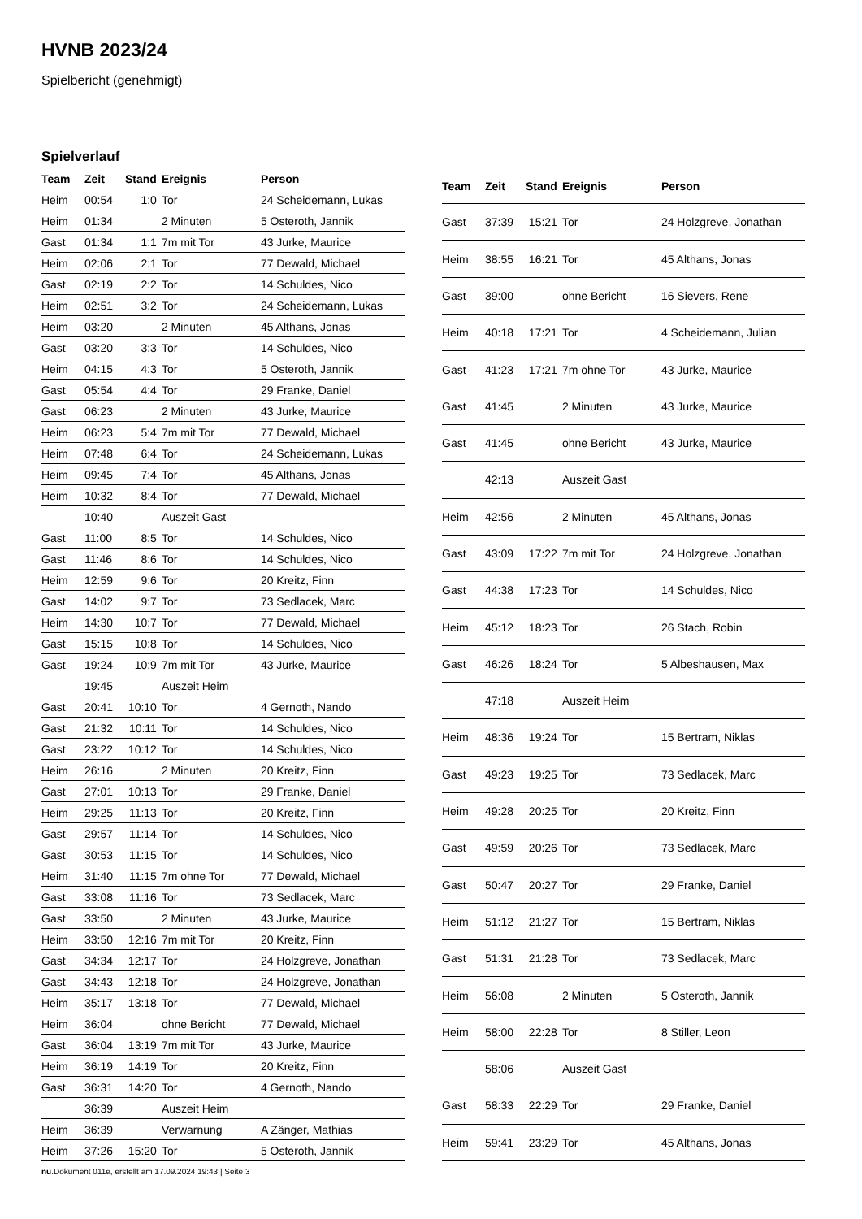HVNB 2023/24
Spielbericht (genehmigt)
Spielverlauf
| Team | Zeit | Stand | Ereignis | Person |
| --- | --- | --- | --- | --- |
| Heim | 00:54 | 1:0 | Tor | 24 Scheidemann, Lukas |
| Heim | 01:34 | | 2 Minuten | 5 Osteroth, Jannik |
| Gast | 01:34 | 1:1 | 7m mit Tor | 43 Jurke, Maurice |
| Heim | 02:06 | 2:1 | Tor | 77 Dewald, Michael |
| Gast | 02:19 | 2:2 | Tor | 14 Schuldes, Nico |
| Heim | 02:51 | 3:2 | Tor | 24 Scheidemann, Lukas |
| Heim | 03:20 | | 2 Minuten | 45 Althans, Jonas |
| Gast | 03:20 | 3:3 | Tor | 14 Schuldes, Nico |
| Heim | 04:15 | 4:3 | Tor | 5 Osteroth, Jannik |
| Gast | 05:54 | 4:4 | Tor | 29 Franke, Daniel |
| Gast | 06:23 | | 2 Minuten | 43 Jurke, Maurice |
| Heim | 06:23 | 5:4 | 7m mit Tor | 77 Dewald, Michael |
| Heim | 07:48 | 6:4 | Tor | 24 Scheidemann, Lukas |
| Heim | 09:45 | 7:4 | Tor | 45 Althans, Jonas |
| Heim | 10:32 | 8:4 | Tor | 77 Dewald, Michael |
| | 10:40 | | Auszeit Gast | |
| Gast | 11:00 | 8:5 | Tor | 14 Schuldes, Nico |
| Gast | 11:46 | 8:6 | Tor | 14 Schuldes, Nico |
| Heim | 12:59 | 9:6 | Tor | 20 Kreitz, Finn |
| Gast | 14:02 | 9:7 | Tor | 73 Sedlacek, Marc |
| Heim | 14:30 | 10:7 | Tor | 77 Dewald, Michael |
| Gast | 15:15 | 10:8 | Tor | 14 Schuldes, Nico |
| Gast | 19:24 | 10:9 | 7m mit Tor | 43 Jurke, Maurice |
| | 19:45 | | Auszeit Heim | |
| Gast | 20:41 | 10:10 | Tor | 4 Gernoth, Nando |
| Gast | 21:32 | 10:11 | Tor | 14 Schuldes, Nico |
| Gast | 23:22 | 10:12 | Tor | 14 Schuldes, Nico |
| Heim | 26:16 | | 2 Minuten | 20 Kreitz, Finn |
| Gast | 27:01 | 10:13 | Tor | 29 Franke, Daniel |
| Heim | 29:25 | 11:13 | Tor | 20 Kreitz, Finn |
| Gast | 29:57 | 11:14 | Tor | 14 Schuldes, Nico |
| Gast | 30:53 | 11:15 | Tor | 14 Schuldes, Nico |
| Heim | 31:40 | 11:15 | 7m ohne Tor | 77 Dewald, Michael |
| Gast | 33:08 | 11:16 | Tor | 73 Sedlacek, Marc |
| Gast | 33:50 | | 2 Minuten | 43 Jurke, Maurice |
| Heim | 33:50 | 12:16 | 7m mit Tor | 20 Kreitz, Finn |
| Gast | 34:34 | 12:17 | Tor | 24 Holzgreve, Jonathan |
| Gast | 34:43 | 12:18 | Tor | 24 Holzgreve, Jonathan |
| Heim | 35:17 | 13:18 | Tor | 77 Dewald, Michael |
| Heim | 36:04 | | ohne Bericht | 77 Dewald, Michael |
| Gast | 36:04 | 13:19 | 7m mit Tor | 43 Jurke, Maurice |
| Heim | 36:19 | 14:19 | Tor | 20 Kreitz, Finn |
| Gast | 36:31 | 14:20 | Tor | 4 Gernoth, Nando |
| | 36:39 | | Auszeit Heim | |
| Heim | 36:39 | | Verwarnung | A Zänger, Mathias |
| Heim | 37:26 | 15:20 | Tor | 5 Osteroth, Jannik |
| Team | Zeit | Stand | Ereignis | Person |
| --- | --- | --- | --- | --- |
| Gast | 37:39 | 15:21 | Tor | 24 Holzgreve, Jonathan |
| Heim | 38:55 | 16:21 | Tor | 45 Althans, Jonas |
| Gast | 39:00 | | ohne Bericht | 16 Sievers, Rene |
| Heim | 40:18 | 17:21 | Tor | 4 Scheidemann, Julian |
| Gast | 41:23 | 17:21 | 7m ohne Tor | 43 Jurke, Maurice |
| Gast | 41:45 | | 2 Minuten | 43 Jurke, Maurice |
| Gast | 41:45 | | ohne Bericht | 43 Jurke, Maurice |
| | 42:13 | | Auszeit Gast | |
| Heim | 42:56 | | 2 Minuten | 45 Althans, Jonas |
| Gast | 43:09 | 17:22 | 7m mit Tor | 24 Holzgreve, Jonathan |
| Gast | 44:38 | 17:23 | Tor | 14 Schuldes, Nico |
| Heim | 45:12 | 18:23 | Tor | 26 Stach, Robin |
| Gast | 46:26 | 18:24 | Tor | 5 Albeshausen, Max |
| | 47:18 | | Auszeit Heim | |
| Heim | 48:36 | 19:24 | Tor | 15 Bertram, Niklas |
| Gast | 49:23 | 19:25 | Tor | 73 Sedlacek, Marc |
| Heim | 49:28 | 20:25 | Tor | 20 Kreitz, Finn |
| Gast | 49:59 | 20:26 | Tor | 73 Sedlacek, Marc |
| Gast | 50:47 | 20:27 | Tor | 29 Franke, Daniel |
| Heim | 51:12 | 21:27 | Tor | 15 Bertram, Niklas |
| Gast | 51:31 | 21:28 | Tor | 73 Sedlacek, Marc |
| Heim | 56:08 | | 2 Minuten | 5 Osteroth, Jannik |
| Heim | 58:00 | 22:28 | Tor | 8 Stiller, Leon |
| | 58:06 | | Auszeit Gast | |
| Gast | 58:33 | 22:29 | Tor | 29 Franke, Daniel |
| Heim | 59:41 | 23:29 | Tor | 45 Althans, Jonas |
nu.Dokument 011e, erstellt am 17.09.2024 19:43 | Seite 3